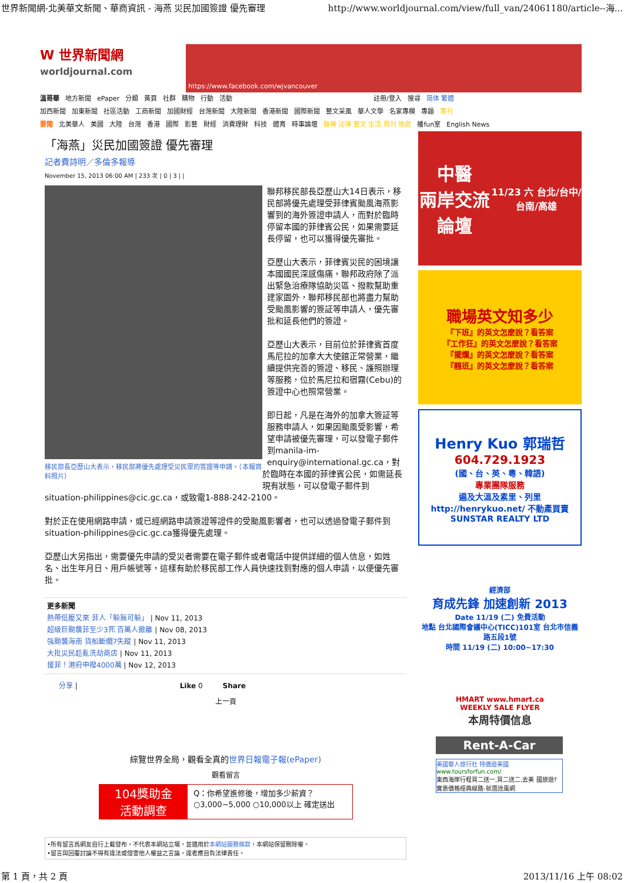世界新聞網-北美華文新聞、華商資訊 - 海燕 災民加國簽證 優先審理 http://www.worldjournal.com/view/full_van/24061180/article--海...
W 世界新聞網
worldjournal.com
https://www.facebook.com/wjvancouver
溫哥華 地方新聞 ePaper 分類 黃頁 社群 購物 行動 活動 註冊/登入 搜尋 简体 繁體
加西新聞 加東新聞 社區活動 工商新聞 加國財經 台灣新聞 大陸新聞 香港新聞 國際新聞 藝文采風 華人文學 名家專欄 專題 專刊
要聞 北美華人 美國 大陸 台灣 香港 國際 影藝 財經 消費理財 科技 體育 時事論壇 醫藥 法律 藝文 生活 周刊 旅遊 播fun室 English News
「海燕」災民加國簽證 優先審理
記者費詩明／多倫多報導
November 15, 2013 06:00 AM | 233 次 | 0 | 3 | |
移民部長亞歷山大表示，移民部將優先處理受災民眾的簽證等申請。（本報資料照片）
聯邦移民部長亞歷山大14日表示，移民部將優先處理受菲律賓颱風海燕影響到的海外簽證申請人，而對於臨時停留本國的菲律賓公民，如果需要延長停留，也可以獲得優先審批。
亞歷山大表示，菲律賓災民的困境讓本國國民深感傷痛，聯邦政府除了派出緊急治療隊協助災區、撥款幫助重建家園外，聯邦移民部也將盡力幫助受颱風影響的簽証等申請人，優先審批和延長他們的簽證。
亞歷山大表示，目前位於菲律賓首度馬尼拉的加拿大大使館正常營業，繼續提供完善的簽證、移民、護照辦理等服務，位於馬尼拉和宿霧(Cebu)的簽證中心也照常營業。
即日起，凡是在海外的加拿大簽証等服務申請人，如果因颱風受影響，希望申請被優先審理，可以發電子郵件到manila-im-enquiry@international.gc.ca，對於臨時在本國的菲律賓公民，如需延長現有狀態，可以發電子郵件到situation-philippines@cic.gc.ca，或致電1-888-242-2100。
對於正在使用網路申請，或已經網路申請簽證等證件的受颱風影響者，也可以透過發電子郵件到situation-philippines@cic.gc.ca獲得優先處理。
亞歷山大另指出，需要優先申請的受災者需要在電子郵件或者電話中提供詳細的個人信息，如姓名、出生年月日、用戶帳號等，這樣有助於移民部工作人員快速找到對應的個人申請，以便優先審批。
更多新聞
熱帶低壓又來 菲人「躲無可躲」 | Nov 11, 2013
超級巨颱襲菲至少3死 百萬人撤離 | Nov 08, 2013
強颱襲海南 貨船斷纜7失蹤 | Nov 11, 2013
大批災民趁亂洗劫商店 | Nov 11, 2013
援菲！港府申撥4000萬 | Nov 12, 2013
分享 | Like 0 Share
上一頁
綜覽世界全局，觀看全真的世界日報電子報(ePaper)
觀看留言
104獎助金
活動調查
Q：你希望進修後，增加多少薪資？
○3,000~5,000 ○10,000以上 確定送出
•所有留言爲網友自行上載發布，不代表本網站立場，並適用於本網站服務條款，本網站保留刪除權。
•留言與回覆討論不得有違法或侵害他人權益之言論，違者應自負法律責任。
中醫
兩岸交流論壇
11/23 六 台北/台中/台南/高雄
職場英文知多少
『下班』的英文怎麼說？看答案
『工作狂』的英文怎麼說？看答案
『擺爛』的英文怎麼說？看答案
『翹班』的英文怎麼說？看答案
Henry Kuo 郭瑞哲
604.729.1923
(國、台、英、粵、韓語)
專業團隊服務
遍及大溫及素里、列里
http://henrykuo.net/ 不動產買賣 SUNSTAR REALTY LTD
經濟部
育成先鋒 加速創新 2013
Date 11/19 (二) 免費活動
地點 台北國際會議中心(TICC)101室 台北市信義路五段1號
時間 11/19 (二) 10:00~17:30
HMART www.hmart.ca
WEEKLY SALE FLYER
本周特價信息
Rent-A-Car
美國華人旅行社 特價遊美國
www.toursforfun.com/
東西海岸行程買二送一,買二送二,去美 國旅遊?實惠價格經典線路-就選途風網
第 1 頁，共 2 頁 2013/11/16 上午 08:02